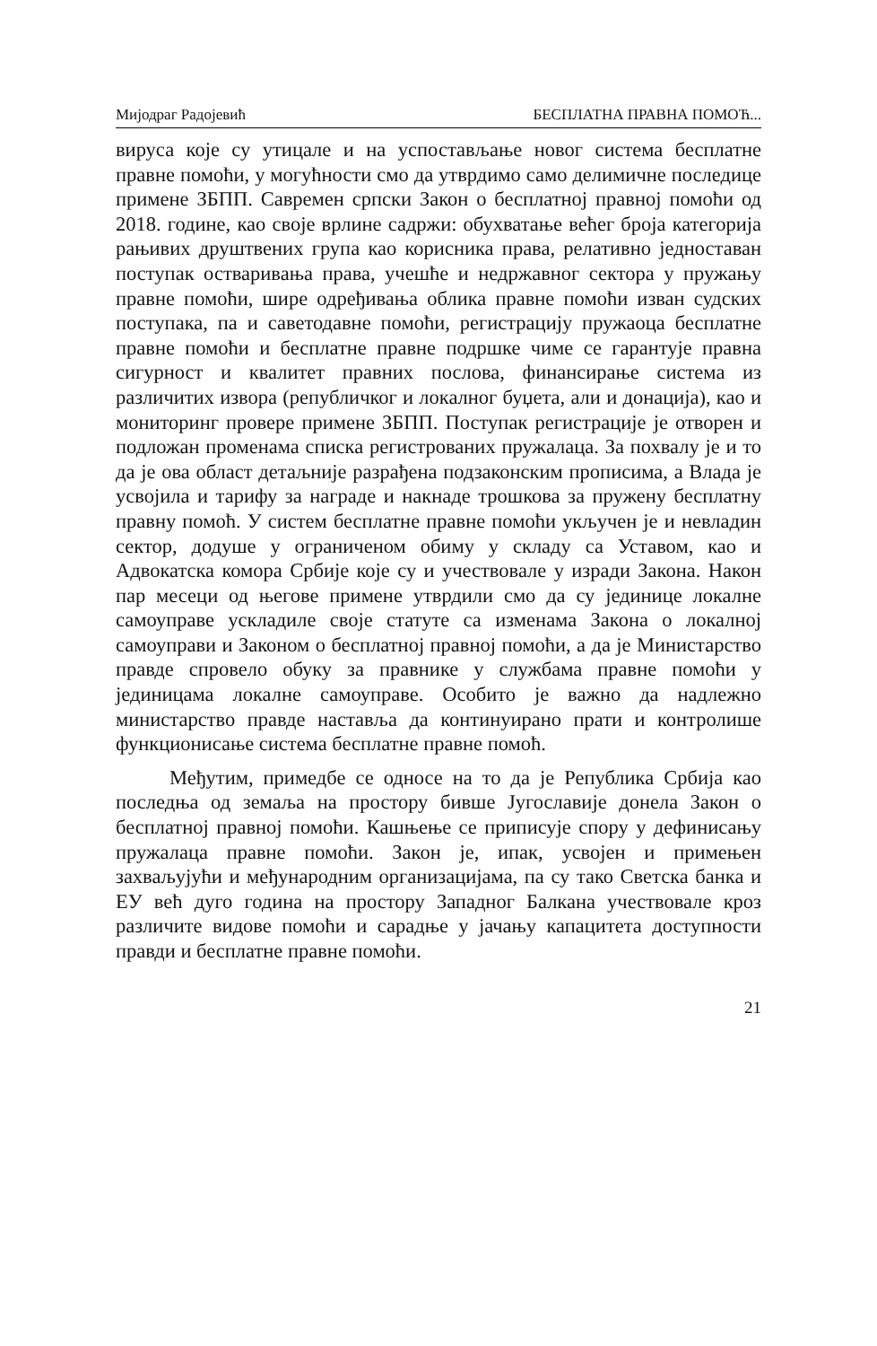Мијодраг Радојевић БЕСПЛАТНА ПРАВНА ПОМОЋ...
вируса које су утицале и на успостављање новог система бесплатне правне помоћи, у могућности смо да утврдимо само делимичне последице примене ЗБПП. Савремен српски Закон о бесплатној правној помоћи од 2018. године, као своје врлине садржи: обухватање већег броја категорија рањивих друштвених група као корисника права, релативно једноставан поступак остваривања права, учешће и недржавног сектора у пружању правне помоћи, шире одређивања облика правне помоћи изван судских поступака, па и саветодавне помоћи, регистрацију пружаоца бесплатне правне помоћи и бесплатне правне подршке чиме се гарантује правна сигурност и квалитет правних послова, финансирање система из различитих извора (републичког и локалног буџета, али и донација), као и мониторинг провере примене ЗБПП. Поступак регистрације је отворен и подложан променама списка регистрованих пружалаца. За похвалу је и то да је ова област детаљније разрађена подзаконским прописима, а Влада је усвојила и тарифу за награде и накнаде трошкова за пружену бесплатну правну помоћ. У систем бесплатне правне помоћи укључен је и невладин сектор, додуше у ограниченом обиму у складу са Уставом, као и Адвокатска комора Србије које су и учествовале у изради Закона. Након пар месеци од његове примене утврдили смо да су јединице локалне самоуправе ускладиле своје статуте са изменама Закона о локалној самоуправи и Законом о бесплатној правној помоћи, а да је Министарство правде спровело обуку за правнике у службама правне помоћи у јединицама локалне самоуправе. Особито је важно да надлежно министарство правде наставља да континуирано прати и контролише функционисање система бесплатне правне помоћ.
Међутим, примедбе се односе на то да је Република Србија као последња од земаља на простору бивше Југославије донела Закон о бесплатној правној помоћи. Кашњење се приписује спору у дефинисању пружалаца правне помоћи. Закон је, ипак, усвојен и примењен захваљујући и међународним организацијама, па су тако Светска банка и ЕУ већ дуго година на простору Западног Балкана учествовале кроз различите видове помоћи и сарадње у јачању капацитета доступности правди и бесплатне правне помоћи.
21